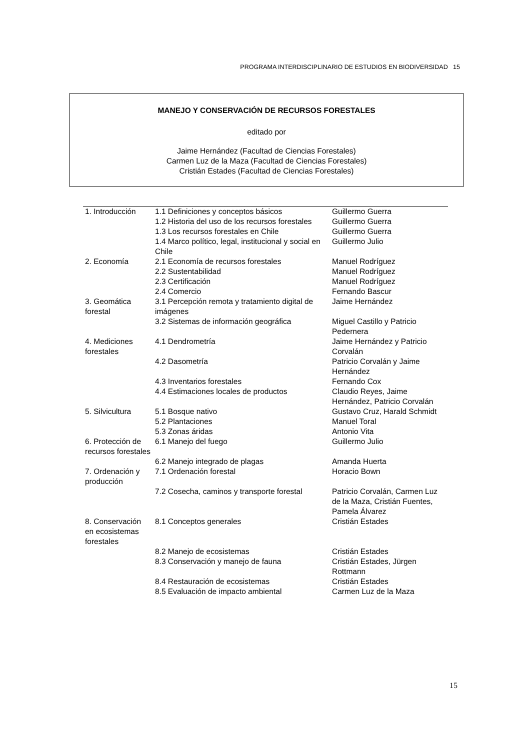PROGRAMA INTERDISCIPLINARIO DE ESTUDIOS EN BIODIVERSIDAD 15
MANEJO Y CONSERVACIÓN DE RECURSOS FORESTALES
editado por
Jaime Hernández (Facultad de Ciencias Forestales)
Carmen Luz de la Maza (Facultad de Ciencias Forestales)
Cristián Estades (Facultad de Ciencias Forestales)
| 1. Introducción | 1.1 Definiciones y conceptos básicos | Guillermo Guerra |
| | 1.2 Historia del uso de los recursos forestales | Guillermo Guerra |
| | 1.3 Los recursos forestales en Chile | Guillermo Guerra |
| | 1.4 Marco político, legal, institucional y social en Chile | Guillermo Julio |
| 2. Economía | 2.1 Economía de recursos forestales | Manuel Rodríguez |
| | 2.2 Sustentabilidad | Manuel Rodríguez |
| | 2.3 Certificación | Manuel Rodríguez |
| | 2.4 Comercio | Fernando Bascur |
| 3. Geomática forestal | 3.1 Percepción remota y tratamiento digital de imágenes | Jaime Hernández |
| | 3.2 Sistemas de información geográfica | Miguel Castillo y Patricio Pedernera |
| 4. Mediciones forestales | 4.1 Dendrometría | Jaime Hernández y Patricio Corvalán |
| | 4.2 Dasometría | Patricio Corvalán y Jaime Hernández |
| | 4.3 Inventarios forestales | Fernando Cox |
| | 4.4 Estimaciones locales de productos | Claudio Reyes, Jaime Hernández, Patricio Corvalán |
| 5. Silvicultura | 5.1 Bosque nativo | Gustavo Cruz, Harald Schmidt |
| | 5.2 Plantaciones | Manuel Toral |
| | 5.3 Zonas áridas | Antonio Vita |
| 6. Protección de recursos forestales | 6.1 Manejo del fuego | Guillermo Julio |
| | 6.2 Manejo integrado de plagas | Amanda Huerta |
| 7. Ordenación y producción | 7.1 Ordenación forestal | Horacio Bown |
| | 7.2 Cosecha, caminos y transporte forestal | Patricio Corvalán, Carmen Luz de la Maza, Cristián Fuentes, Pamela Álvarez |
| 8. Conservación en ecosistemas forestales | 8.1 Conceptos generales | Cristián Estades |
| | 8.2 Manejo de ecosistemas | Cristián Estades |
| | 8.3 Conservación y manejo de fauna | Cristián Estades, Jürgen Rottmann |
| | 8.4 Restauración de ecosistemas | Cristián Estades |
| | 8.5 Evaluación de impacto ambiental | Carmen Luz de la Maza |
15